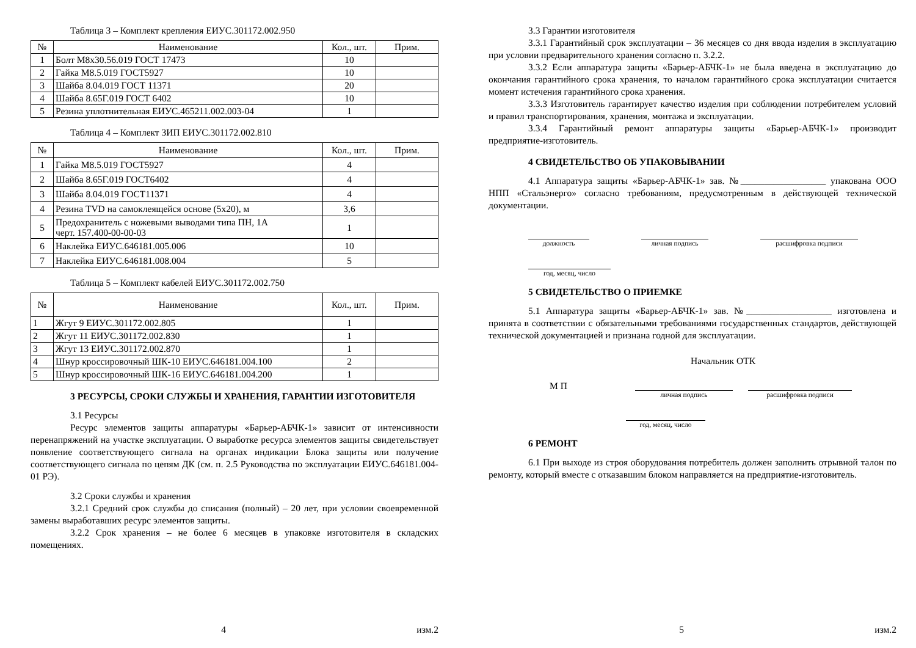Таблица 3 – Комплект крепления ЕИУС.301172.002.950
| № | Наименование | Кол., шт. | Прим. |
| --- | --- | --- | --- |
| 1 | Болт М8х30.56.019 ГОСТ 17473 | 10 | |
| 2 | Гайка М8.5.019 ГОСТ5927 | 10 | |
| 3 | Шайба 8.04.019 ГОСТ 11371 | 20 | |
| 4 | Шайба 8.65Г.019 ГОСТ 6402 | 10 | |
| 5 | Резина уплотнительная ЕИУС.465211.002.003-04 | 1 | |
Таблица 4 – Комплект ЗИП ЕИУС.301172.002.810
| № | Наименование | Кол., шт. | Прим. |
| --- | --- | --- | --- |
| 1 | Гайка М8.5.019 ГОСТ5927 | 4 | |
| 2 | Шайба 8.65Г.019 ГОСТ6402 | 4 | |
| 3 | Шайба 8.04.019 ГОСТ11371 | 4 | |
| 4 | Резина TVD на самоклеящейся основе (5х20), м | 3,6 | |
| 5 | Предохранитель с ножевыми выводами типа ПН, 1А черт. 157.400-00-00-03 | 1 | |
| 6 | Наклейка ЕИУС.646181.005.006 | 10 | |
| 7 | Наклейка ЕИУС.646181.008.004 | 5 | |
Таблица 5 – Комплект кабелей ЕИУС.301172.002.750
| № | Наименование | Кол., шт. | Прим. |
| --- | --- | --- | --- |
| 1 | Жгут 9 ЕИУС.301172.002.805 | 1 | |
| 2 | Жгут 11 ЕИУС.301172.002.830 | 1 | |
| 3 | Жгут 13 ЕИУС.301172.002.870 | 1 | |
| 4 | Шнур кроссировочный ШК-10 ЕИУС.646181.004.100 | 2 | |
| 5 | Шнур кроссировочный ШК-16 ЕИУС.646181.004.200 | 1 | |
3 РЕСУРСЫ, СРОКИ СЛУЖБЫ И ХРАНЕНИЯ, ГАРАНТИИ ИЗГОТОВИТЕЛЯ
3.1 Ресурсы
Ресурс элементов защиты аппаратуры «Барьер-АБЧК-1» зависит от интенсивности перенапряжений на участке эксплуатации. О выработке ресурса элементов защиты свидетельствует появление соответствующего сигнала на органах индикации Блока защиты или получение соответствующего сигнала по цепям ДК (см. п. 2.5 Руководства по эксплуатации ЕИУС.646181.004-01 РЭ).
3.2 Сроки службы и хранения
3.2.1 Средний срок службы до списания (полный) – 20 лет, при условии своевременной замены выработавших ресурс элементов защиты.
3.2.2 Срок хранения – не более 6 месяцев в упаковке изготовителя в складских помещениях.
4 изм.2
3.3 Гарантии изготовителя
3.3.1 Гарантийный срок эксплуатации – 36 месяцев со дня ввода изделия в эксплуатацию при условии предварительного хранения согласно п. 3.2.2.
3.3.2 Если аппаратура защиты «Барьер-АБЧК-1» не была введена в эксплуатацию до окончания гарантийного срока хранения, то началом гарантийного срока эксплуатации считается момент истечения гарантийного срока хранения.
3.3.3 Изготовитель гарантирует качество изделия при соблюдении потребителем условий и правил транспортирования, хранения, монтажа и эксплуатации.
3.3.4 Гарантийный ремонт аппаратуры защиты «Барьер-АБЧК-1» производит предприятие-изготовитель.
4 СВИДЕТЕЛЬСТВО ОБ УПАКОВЫВАНИИ
4.1 Аппаратура защиты «Барьер-АБЧК-1» зав. №__________________ упакована ООО НПП «Стальэнерго» согласно требованиям, предусмотренным в действующей технической документации.
должность личная подпись расшифровка подписи
год, месяц, число
5 СВИДЕТЕЛЬСТВО О ПРИЕМКЕ
5.1 Аппаратура защиты «Барьер-АБЧК-1» зав. №__________________ изготовлена и принята в соответствии с обязательными требованиями государственных стандартов, действующей технической документацией и признана годной для эксплуатации.
Начальник ОТК
М П
личная подпись расшифровка подписи
год, месяц, число
6 РЕМОНТ
6.1 При выходе из строя оборудования потребитель должен заполнить отрывной талон по ремонту, который вместе с отказавшим блоком направляется на предприятие-изготовитель.
5 изм.2